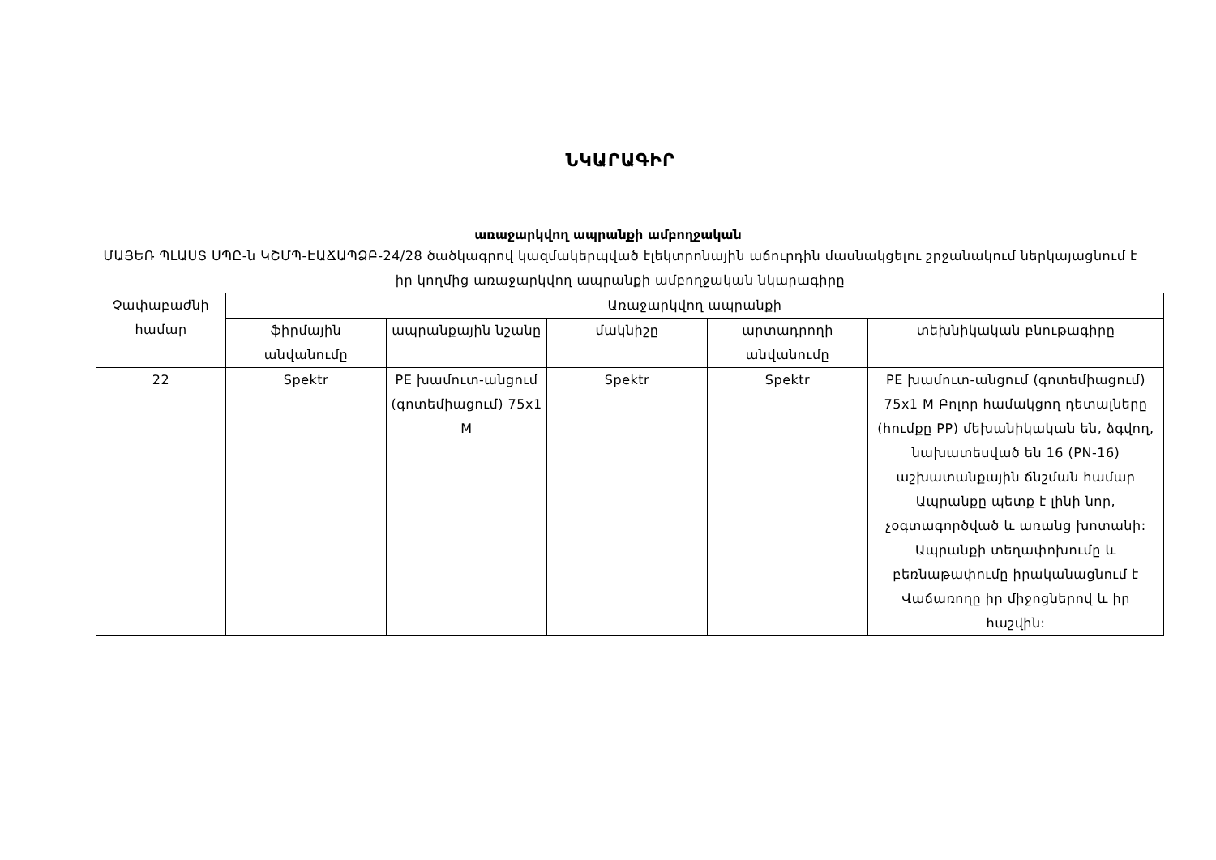ՆԿԱՐԱԳԻՐ
առաջարկվող ապրանքի ամբողջական
ՄԱՅԵՌ ՊԼԱՍՏ ՍՊԸ-ն ԿՇՄՊ-ԷԱՃԱՊՁԲ-24/28 ծածկագրով կազմակերպված էլեկտրոնային աճուրդին մասնակցելու շրջանակում ներկայացնում է իր կողմից առաջարկվող ապրանքի ամբողջական նկարագիրը
| Չափաբաժնի համար | Առաջարկվող ապրանքի | | | | |
| --- | --- | --- | --- | --- | --- |
| | ֆիրմային անվանումը | ապրանքային նշանը | մակնիշը | արտադրողի անվանումը | տեխնիկական բնութագիրը |
| 22 | Spektr | PE խամուտ-անցում (գոտեմիացում) 75x1 M | Spektr | Spektr | PE խամուտ-անցում (գոտեմիացում) 75x1 M Բոլոր համակցող դետալները (հումքը PP) մեխանիկական են, ձգվող, նախատեսված են 16 (PN-16) աշխատանքային ճնշման համար Ապրանքը պետք է լինի նոր, չօգտագործված և առանց խոտանի: Ապրանքի տեղափոխումը և բեռնաթափումը իրականացնում է Վաճառողը իր միջոցներով և իր հաշվին: |